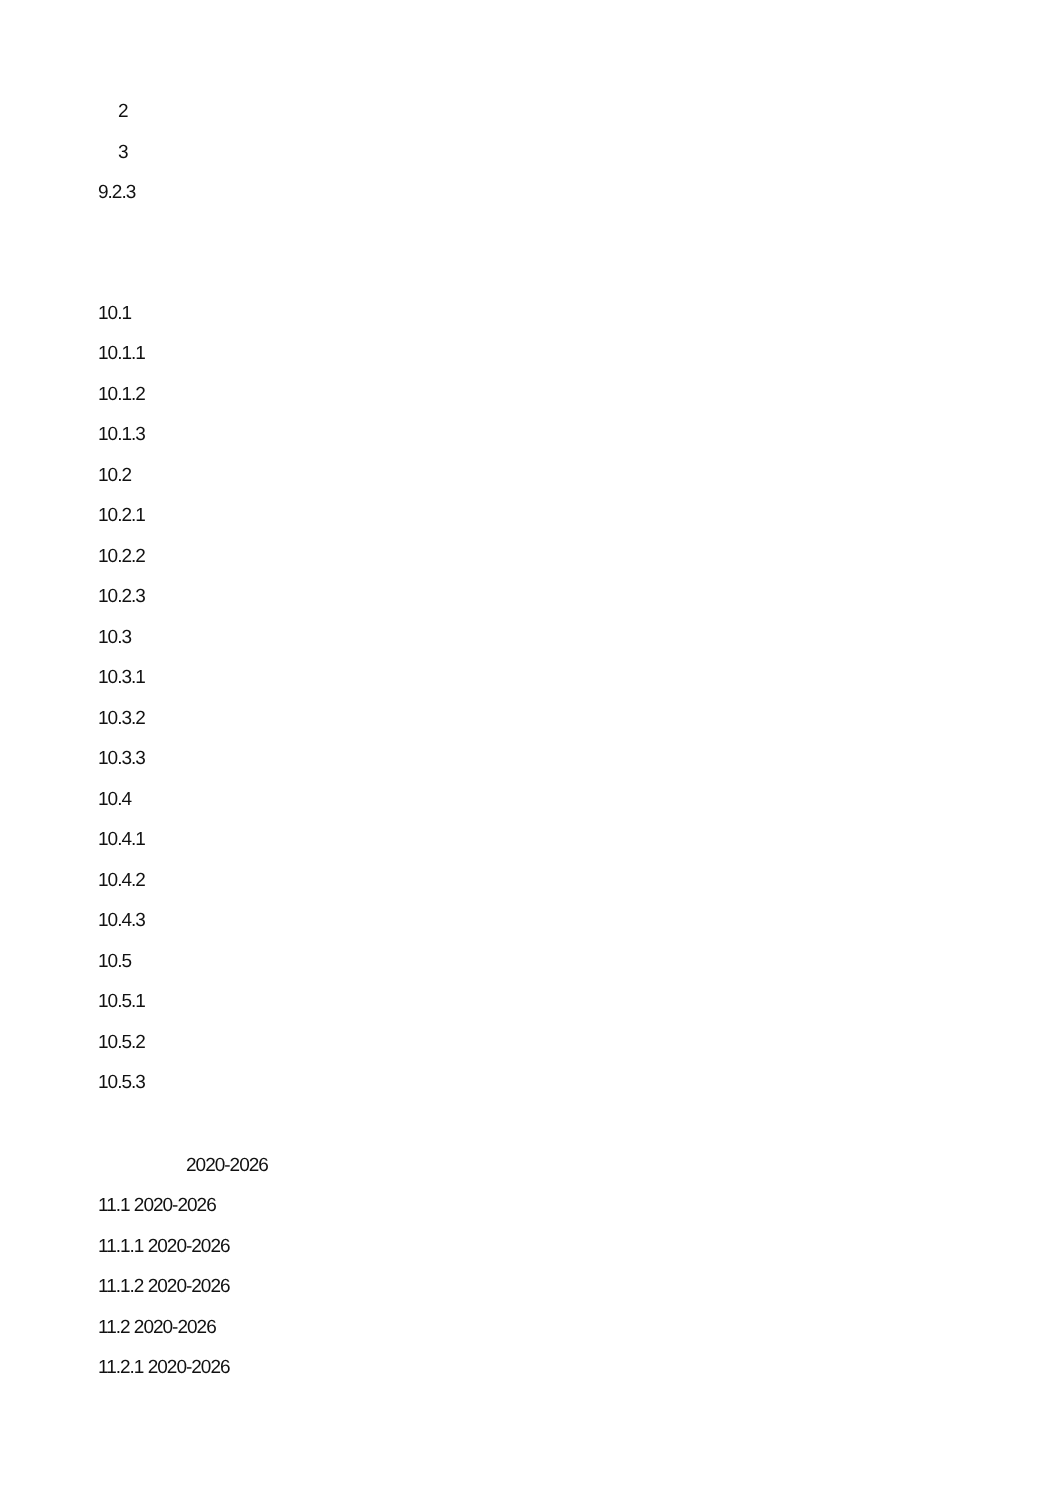2
3
9.2.3
10.1
10.1.1
10.1.2
10.1.3
10.2
10.2.1
10.2.2
10.2.3
10.3
10.3.1
10.3.2
10.3.3
10.4
10.4.1
10.4.2
10.4.3
10.5
10.5.1
10.5.2
10.5.3
2020-2026
11.1 2020-2026
11.1.1 2020-2026
11.1.2 2020-2026
11.2 2020-2026
11.2.1 2020-2026